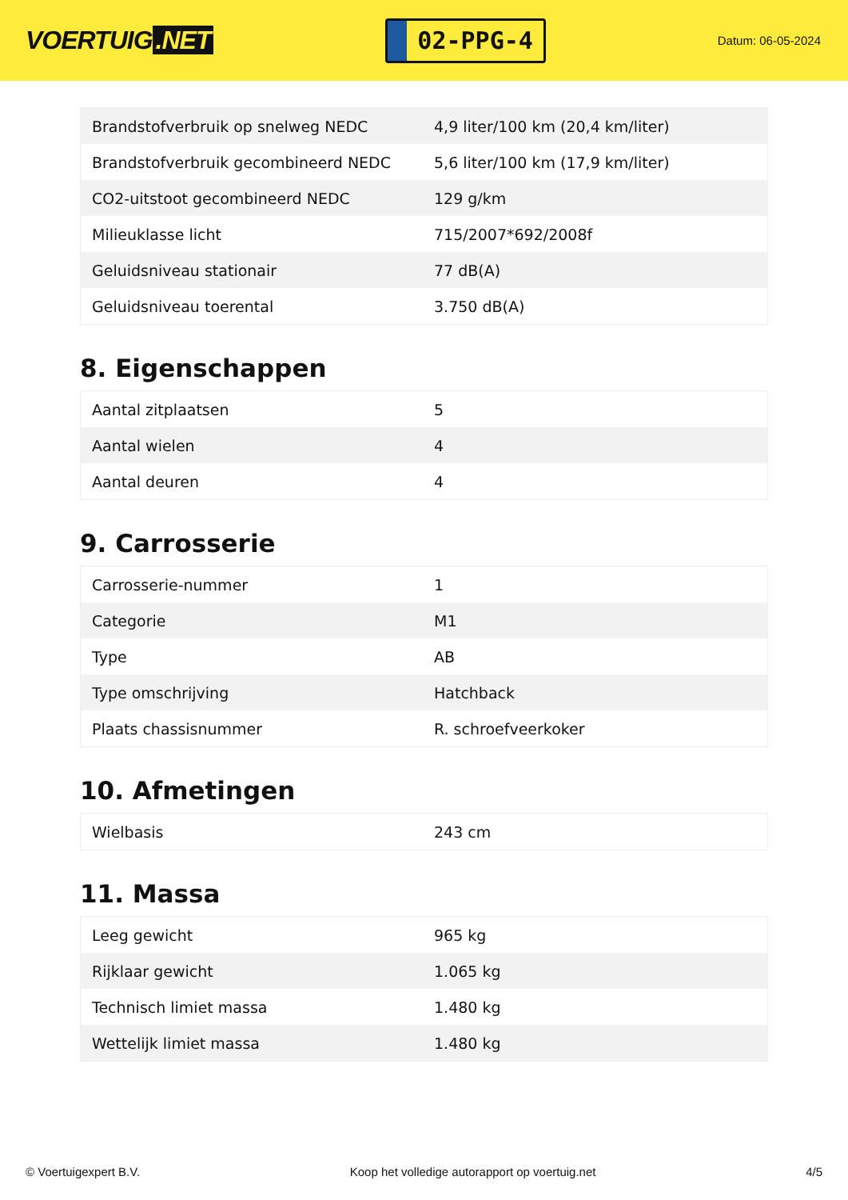VOERTUIG.NET
02-PPG-4
Datum: 06-05-2024
| Brandstofverbruik op snelweg NEDC | 4,9 liter/100 km (20,4 km/liter) |
| Brandstofverbruik gecombineerd NEDC | 5,6 liter/100 km (17,9 km/liter) |
| CO2-uitstoot gecombineerd NEDC | 129 g/km |
| Milieuklasse licht | 715/2007*692/2008f |
| Geluidsniveau stationair | 77 dB(A) |
| Geluidsniveau toerental | 3.750 dB(A) |
8. Eigenschappen
| Aantal zitplaatsen | 5 |
| Aantal wielen | 4 |
| Aantal deuren | 4 |
9. Carrosserie
| Carrosserie-nummer | 1 |
| Categorie | M1 |
| Type | AB |
| Type omschrijving | Hatchback |
| Plaats chassisnummer | R. schroefveerkoker |
10. Afmetingen
| Wielbasis | 243 cm |
11. Massa
| Leeg gewicht | 965 kg |
| Rijklaar gewicht | 1.065 kg |
| Technisch limiet massa | 1.480 kg |
| Wettelijk limiet massa | 1.480 kg |
© Voertuigexpert B.V. Koop het volledige autorapport op voertuig.net 4/5